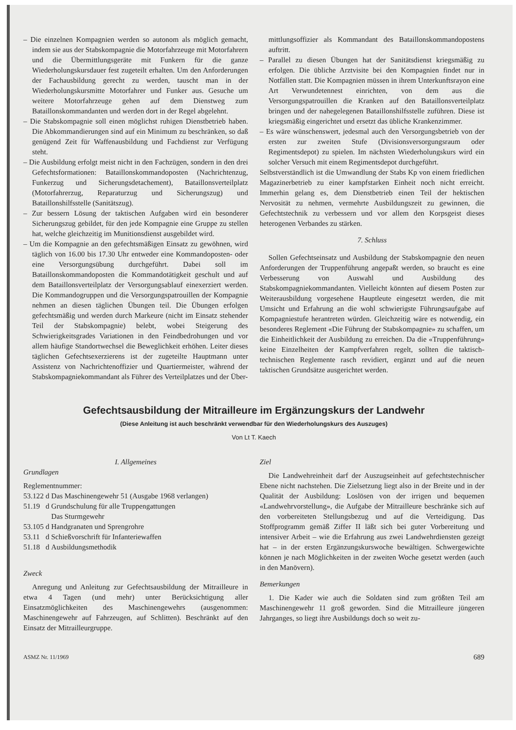– Die einzelnen Kompagnien werden so autonom als möglich gemacht, indem sie aus der Stabskompagnie die Motorfahrzeuge mit Motorfahrern und die Übermittlungsgeräte mit Funkern für die ganze Wiederholungskursdauer fest zugeteilt erhalten. Um den Anforderungen der Fachausbildung gerecht zu werden, tauscht man in der Wiederholungskursmitte Motorfahrer und Funker aus. Gesuche um weitere Motorfahrzeuge gehen auf dem Dienstweg zum Bataillonskommandanten und werden dort in der Regel abgelehnt.
– Die Stabskompagnie soll einen möglichst ruhigen Dienstbetrieb haben. Die Abkommandierungen sind auf ein Minimum zu beschränken, so daß genügend Zeit für Waffenausbildung und Fachdienst zur Verfügung steht.
– Die Ausbildung erfolgt meist nicht in den Fachzügen, sondern in den drei Gefechtsformationen: Bataillonskommandoposten (Nachrichtenzug, Funkerzug und Sicherungsdetachement), Bataillonsverteilplatz (Motorfahrerzug, Reparaturzug und Sicherungszug) und Bataillonshilfsstelle (Sanitätszug).
– Zur bessern Lösung der taktischen Aufgaben wird ein besonderer Sicherungszug gebildet, für den jede Kompagnie eine Gruppe zu stellen hat, welche gleichzeitig im Munitionsdienst ausgebildet wird.
– Um die Kompagnie an den gefechtsmäßigen Einsatz zu gewöhnen, wird täglich von 16.00 bis 17.30 Uhr entweder eine Kommandoposten- oder eine Versorgungsübung durchgeführt. Dabei soll im Bataillonskommandoposten die Kommandotätigkeit geschult und auf dem Bataillonsverteilplatz der Versorgungsablauf einexerziert werden. Die Kommandogruppen und die Versorgungspatrouillen der Kompagnie nehmen an diesen täglichen Übungen teil. Die Übungen erfolgen gefechtsmäßig und werden durch Markeure (nicht im Einsatz stehender Teil der Stabskompagnie) belebt, wobei Steigerung des Schwierigkeitsgrades Variationen in den Feindbedrohungen und vor allem häufige Standortwechsel die Beweglichkeit erhöhen. Leiter dieses täglichen Gefechtsexerzierens ist der zugeteilte Hauptmann unter Assistenz von Nachrichtenoffizier und Quartiermeister, während der Stabskompagniekommandant als Führer des Verteilplatzes und der Über-
mittlungsoffizier als Kommandant des Bataillonskommandopostens auftritt.
– Parallel zu diesen Übungen hat der Sanitätsdienst kriegsmäßig zu erfolgen. Die übliche Arztvisite bei den Kompagnien findet nur in Notfällen statt. Die Kompagnien müssen in ihrem Unterkunftsrayon eine Art Verwundetennest einrichten, von dem aus die Versorgungspatrouillen die Kranken auf den Bataillonsverteilplatz bringen und der nahegelegenen Bataillonshilfsstelle zuführen. Diese ist kriegsmäßig eingerichtet und ersetzt das übliche Krankenzimmer.
– Es wäre wünschenswert, jedesmal auch den Versorgungsbetrieb von der ersten zur zweiten Stufe (Divisionsversorgungsraum oder Regimentsdepot) zu spielen. Im nächsten Wiederholungskurs wird ein solcher Versuch mit einem Regimentsdepot durchgeführt.
Selbstverständlich ist die Umwandlung der Stabs Kp von einem friedlichen Magazinerbetrieb zu einer kampfstarken Einheit noch nicht erreicht. Immerhin gelang es, dem Dienstbetrieb einen Teil der hektischen Nervosität zu nehmen, vermehrte Ausbildungszeit zu gewinnen, die Gefechtstechnik zu verbessern und vor allem den Korpsgeist dieses heterogenen Verbandes zu stärken.
7. Schluss
Sollen Gefechtseinsatz und Ausbildung der Stabskompagnie den neuen Anforderungen der Truppenführung angepaßt werden, so braucht es eine Verbesserung von Auswahl und Ausbildung des Stabskompagniekommandanten. Vielleicht könnten auf diesem Posten zur Weiterausbildung vorgesehene Hauptleute eingesetzt werden, die mit Umsicht und Erfahrung an die wohl schwierigste Führungsaufgabe auf Kompagniestufe herantreten würden. Gleichzeitig wäre es notwendig, ein besonderes Reglement «Die Führung der Stabskompagnie» zu schaffen, um die Einheitlichkeit der Ausbildung zu erreichen. Da die «Truppenführung» keine Einzelheiten der Kampfverfahren regelt, sollten die taktisch-technischen Reglemente rasch revidiert, ergänzt und auf die neuen taktischen Grundsätze ausgerichtet werden.
Gefechtsausbildung der Mitrailleure im Ergänzungskurs der Landwehr
(Diese Anleitung ist auch beschränkt verwendbar für den Wiederholungskurs des Auszuges)
Von Lt T. Kaech
I. Allgemeines
Grundlagen
Reglementnummer:
| 53.122 | d | Das Maschinengewehr 51 (Ausgabe 1968 verlangen) |
| 51.19 | d | Grundschulung für alle Truppengattungen Das Sturmgewehr |
| 53.105 | d | Handgranaten und Sprengrohre |
| 53.11 | d | Schießvorschrift für Infanteriewaffen |
| 51.18 | d | Ausbildungsmethodik |
Zweck
Anregung und Anleitung zur Gefechtsausbildung der Mitrailleure in etwa 4 Tagen (und mehr) unter Berücksichtigung aller Einsatzmöglichkeiten des Maschinengewehrs (ausgenommen: Maschinengewehr auf Fahrzeugen, auf Schlitten). Beschränkt auf den Einsatz der Mitrailleurgruppe.
Ziel
Die Landwehreinheit darf der Auszugseinheit auf gefechtstechnischer Ebene nicht nachstehen. Die Zielsetzung liegt also in der Breite und in der Qualität der Ausbildung: Loslösen von der irrigen und bequemen «Landwehrvorstellung», die Aufgabe der Mitrailleure beschränke sich auf den vorbereiteten Stellungsbezug und auf die Verteidigung. Das Stoffprogramm gemäß Ziffer II läßt sich bei guter Vorbereitung und intensiver Arbeit – wie die Erfahrung aus zwei Landwehrdiensten gezeigt hat – in der ersten Ergänzungskurswoche bewältigen. Schwergewichte können je nach Möglichkeiten in der zweiten Woche gesetzt werden (auch in den Manövern).
Bemerkungen
1. Die Kader wie auch die Soldaten sind zum größten Teil am Maschinengewehr 11 groß geworden. Sind die Mitrailleure jüngeren Jahrganges, so liegt ihre Ausbildungs doch so weit zu-
ASMZ Nr. 11/1969 689